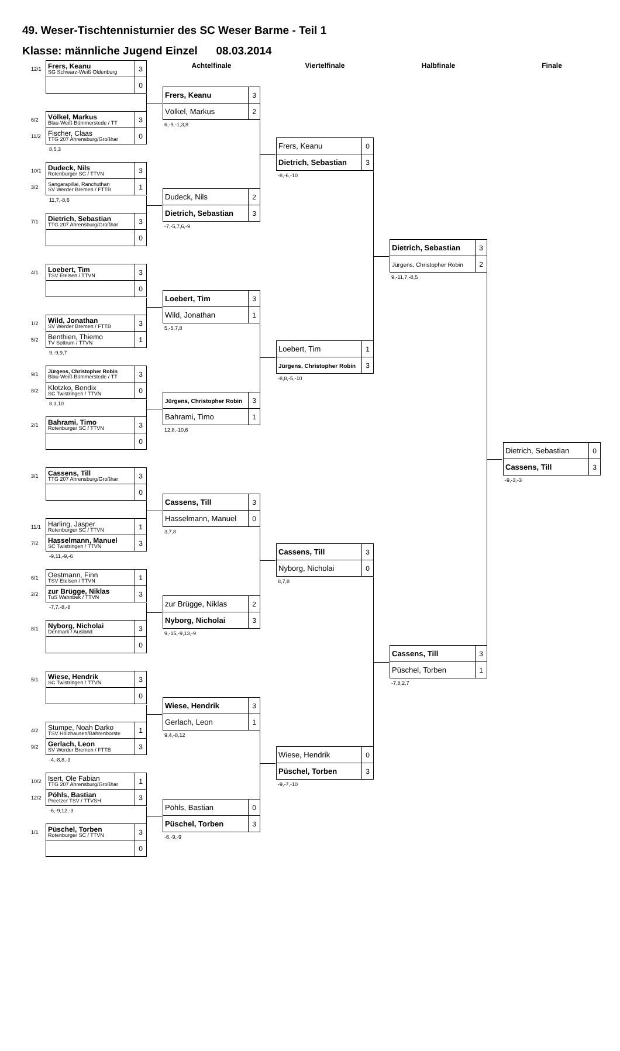49. Weser-Tischtennisturnier des SC Weser Barme - Teil 1
Klasse: männliche Jugend Einzel 08.03.2014
| 12/1 | Frers, Keanu SG Schwarz-Weiß Oldenburg | 3 |
| | | 0 |
| 6/2 | Völkel, Markus Blau-Weiß Bümmerstede / TT | 3 |
| 11/2 | Fischer, Claas TTG 207 Ahrensburg/Großhar | 0 |
8,5,3
| 10/1 | Dudeck, Nils Rotenburger SC / TTVN | 3 |
| 3/2 | Sangarapillai, Ranchuthan SV Werder Bremen / FTTB | 1 |
11,7,-8,6
| 7/1 | Dietrich, Sebastian TTG 207 Ahrensburg/Großhar | 3 |
| | | 0 |
| 4/1 | Loebert, Tim TSV Etelsen / TTVN | 3 |
| | | 0 |
| 1/2 | Wild, Jonathan SV Werder Bremen / FTTB | 3 |
| 5/2 | Benthien, Thiemo TV Sottrum / TTVN | 1 |
9,-9,9,7
| 9/1 | Jürgens, Christopher Robin Blau-Weiß Bümmerstede / TT | 3 |
| 8/2 | Klotzko, Bendix SC Twistringen / TTVN | 0 |
8,3,10
| 2/1 | Bahrami, Timo Rotenburger SC / TTVN | 3 |
| | | 0 |
| 3/1 | Cassens, Till TTG 207 Ahrensburg/Großhar | 3 |
| | | 0 |
| 11/1 | Harling, Jasper Rotenburger SC / TTVN | 1 |
| 7/2 | Hasselmann, Manuel SC Twistringen / TTVN | 3 |
-9,11,-9,-6
| 6/1 | Oestmann, Finn TSV Etelsen / TTVN | 1 |
| 2/2 | zur Brügge, Niklas TuS Wahnbek / TTVN | 3 |
-7,7,-8,-8
| 8/1 | Nyborg, Nicholai Denmark / Ausland | 3 |
| | | 0 |
| 5/1 | Wiese, Hendrik SC Twistringen / TTVN | 3 |
| | | 0 |
| 4/2 | Stumpe, Noah Darko TSV Holzhausen/Bahrenborste | 1 |
| 9/2 | Gerlach, Leon SV Werder Bremen / FTTB | 3 |
-4,-8,8,-3
| 10/2 | Isert, Ole Fabian TTG 207 Ahrensburg/Großhar | 1 |
| 12/2 | Pöhls, Bastian Preetzer TSV / TTVSH | 3 |
-6,-9,12,-3
| 1/1 | Püschel, Torben Rotenburger SC / TTVN | 3 |
| | | 0 |
Achtelfinale
| Frers, Keanu | 3 |
| Völkel, Markus | 2 |
6,-9,-1,3,8
| Dudeck, Nils | 2 |
| Dietrich, Sebastian | 3 |
-7,-5,7,6,-9
| Loebert, Tim | 3 |
| Wild, Jonathan | 1 |
5,-5,7,8
| Jürgens, Christopher Robin | 3 |
| Bahrami, Timo | 1 |
12,8,-10,6
| Cassens, Till | 3 |
| Hasselmann, Manuel | 0 |
3,7,8
| zur Brügge, Niklas | 2 |
| Nyborg, Nicholai | 3 |
9,-15,-9,13,-9
| Wiese, Hendrik | 3 |
| Gerlach, Leon | 1 |
9,4,-8,12
| Pöhls, Bastian | 0 |
| Püschel, Torben | 3 |
-6,-9,-9
Viertelfinale
| Frers, Keanu | 0 |
| Dietrich, Sebastian | 3 |
-8,-6,-10
| Loebert, Tim | 1 |
| Jürgens, Christopher Robin | 3 |
-8,8,-5,-10
| Cassens, Till | 3 |
| Nyborg, Nicholai | 0 |
8,7,8
| Wiese, Hendrik | 0 |
| Püschel, Torben | 3 |
-9,-7,-10
Halbfinale
| Dietrich, Sebastian | 3 |
| Jürgens, Christopher Robin | 2 |
9,-11,7,-8,5
| Cassens, Till | 3 |
| Püschel, Torben | 1 |
-7,8,2,7
Finale
| Dietrich, Sebastian | 0 |
| Cassens, Till | 3 |
-9,-3,-3